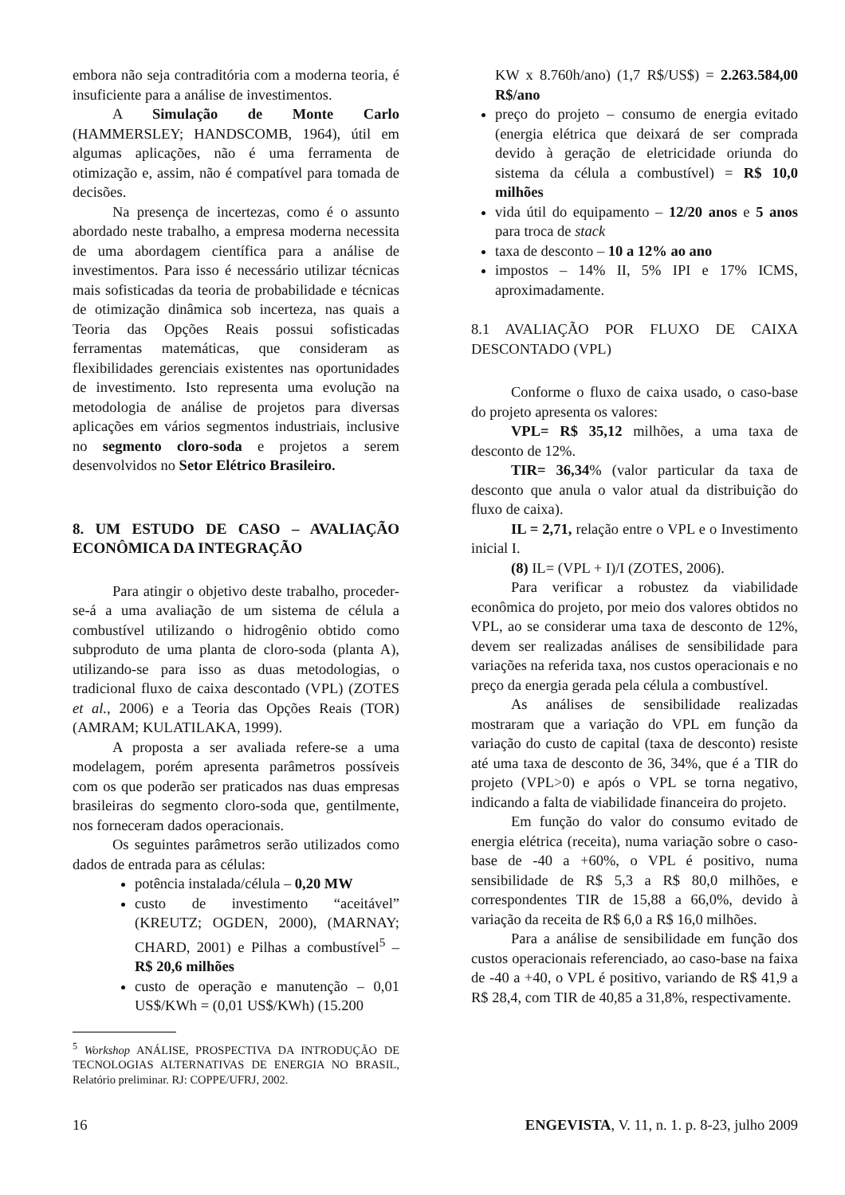embora não seja contraditória com a moderna teoria, é insuficiente para a análise de investimentos.
A Simulação de Monte Carlo (HAMMERSLEY; HANDSCOMB, 1964), útil em algumas aplicações, não é uma ferramenta de otimização e, assim, não é compatível para tomada de decisões.
Na presença de incertezas, como é o assunto abordado neste trabalho, a empresa moderna necessita de uma abordagem científica para a análise de investimentos. Para isso é necessário utilizar técnicas mais sofisticadas da teoria de probabilidade e técnicas de otimização dinâmica sob incerteza, nas quais a Teoria das Opções Reais possui sofisticadas ferramentas matemáticas, que consideram as flexibilidades gerenciais existentes nas oportunidades de investimento. Isto representa uma evolução na metodologia de análise de projetos para diversas aplicações em vários segmentos industriais, inclusive no segmento cloro-soda e projetos a serem desenvolvidos no Setor Elétrico Brasileiro.
8. UM ESTUDO DE CASO – AVALIAÇÃO ECONÔMICA DA INTEGRAÇÃO
Para atingir o objetivo deste trabalho, proceder-se-á a uma avaliação de um sistema de célula a combustível utilizando o hidrogênio obtido como subproduto de uma planta de cloro-soda (planta A), utilizando-se para isso as duas metodologias, o tradicional fluxo de caixa descontado (VPL) (ZOTES et al., 2006) e a Teoria das Opções Reais (TOR) (AMRAM; KULATILAKA, 1999).
A proposta a ser avaliada refere-se a uma modelagem, porém apresenta parâmetros possíveis com os que poderão ser praticados nas duas empresas brasileiras do segmento cloro-soda que, gentilmente, nos forneceram dados operacionais.
Os seguintes parâmetros serão utilizados como dados de entrada para as células:
potência instalada/célula – 0,20 MW
custo de investimento “aceitável” (KREUTZ; OGDEN, 2000), (MARNAY; CHARD, 2001) e Pilhas a combustível<sup>5</sup> – R$ 20,6 milhões
custo de operação e manutenção – 0,01 US$/KWh = (0,01 US$/KWh) (15.200
<sup>5</sup> Workshop ANÁLISE, PROSPECTIVA DA INTRODUÇÃO DE TECNOLOGIAS ALTERNATIVAS DE ENERGIA NO BRASIL, Relatório preliminar. RJ: COPPE/UFRJ, 2002.
KW x 8.760h/ano) (1,7 R$/US$) = 2.263.584,00 R$/ano
preço do projeto – consumo de energia evitado (energia elétrica que deixará de ser comprada devido à geração de eletricidade oriunda do sistema da célula a combustível) = R$ 10,0 milhões
vida útil do equipamento – 12/20 anos e 5 anos para troca de stack
taxa de desconto – 10 a 12% ao ano
impostos – 14% II, 5% IPI e 17% ICMS, aproximadamente.
8.1 AVALIAÇÃO POR FLUXO DE CAIXA DESCONTADO (VPL)
Conforme o fluxo de caixa usado, o caso-base do projeto apresenta os valores:
VPL= R$ 35,12 milhões, a uma taxa de desconto de 12%.
TIR= 36,34% (valor particular da taxa de desconto que anula o valor atual da distribuição do fluxo de caixa).
IL = 2,71, relação entre o VPL e o Investimento inicial I.
(8) IL= (VPL + I)/I (ZOTES, 2006).
Para verificar a robustez da viabilidade econômica do projeto, por meio dos valores obtidos no VPL, ao se considerar uma taxa de desconto de 12%, devem ser realizadas análises de sensibilidade para variações na referida taxa, nos custos operacionais e no preço da energia gerada pela célula a combustível.
As análises de sensibilidade realizadas mostraram que a variação do VPL em função da variação do custo de capital (taxa de desconto) resiste até uma taxa de desconto de 36, 34%, que é a TIR do projeto (VPL>0) e após o VPL se torna negativo, indicando a falta de viabilidade financeira do projeto.
Em função do valor do consumo evitado de energia elétrica (receita), numa variação sobre o caso-base de -40 a +60%, o VPL é positivo, numa sensibilidade de R$ 5,3 a R$ 80,0 milhões, e correspondentes TIR de 15,88 a 66,0%, devido à variação da receita de R$ 6,0 a R$ 16,0 milhões.
Para a análise de sensibilidade em função dos custos operacionais referenciado, ao caso-base na faixa de -40 a +40, o VPL é positivo, variando de R$ 41,9 a R$ 28,4, com TIR de 40,85 a 31,8%, respectivamente.
16 ENGEVISTA, V. 11, n. 1. p. 8-23, julho 2009